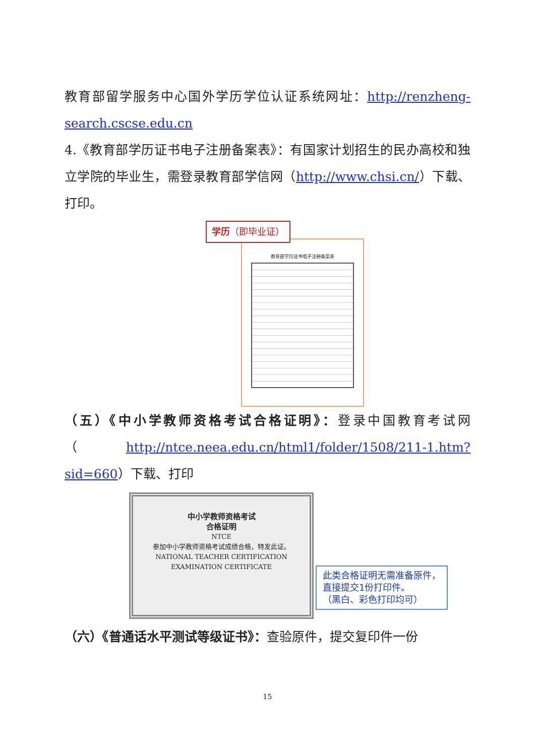教育部留学服务中心国外学历学位认证系统网址：http://renzheng-search.cscse.edu.cn
4.《教育部学历证书电子注册备案表》：有国家计划招生的民办高校和独立学院的毕业生，需登录教育部学信网（http://www.chsi.cn/）下载、打印。
教育部学历证书电子注册备案表
学历（即毕业证）
（五）《中小学教师资格考试合格证明》：登录中国教育考试网（http://ntce.neea.edu.cn/html1/folder/1508/211-1.htm?sid=660）下载、打印
中小学教师资格考试
合格证明
NTCE
参加中小学教师资格考试成绩合格，特发此证。
NATIONAL TEACHER CERTIFICATION
EXAMINATION CERTIFICATE
此类合格证明无需准备原件，
直接提交1份打印件。
（黑白、彩色打印均可）
（六）《普通话水平测试等级证书》：查验原件，提交复印件一份
15